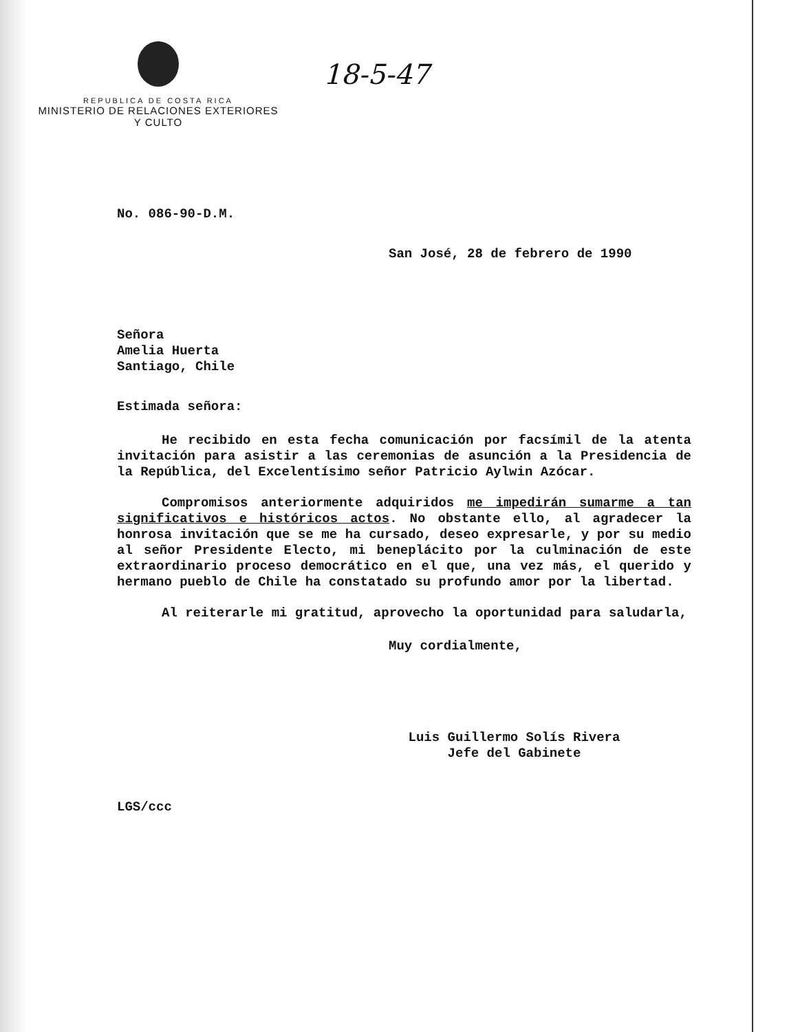REPUBLICA DE COSTA RICA
MINISTERIO DE RELACIONES EXTERIORES Y CULTO
18-5-47
No. 086-90-D.M.
San José, 28 de febrero de 1990
Señora
Amelia Huerta
Santiago, Chile
Estimada señora:
He recibido en esta fecha comunicación por facsímil de la atenta invitación para asistir a las ceremonias de asunción a la Presidencia de la República, del Excelentísimo señor Patricio Aylwin Azócar.
Compromisos anteriormente adquiridos me impedirán sumarme a tan significativos e históricos actos. No obstante ello, al agradecer la honrosa invitación que se me ha cursado, deseo expresarle, y por su medio al señor Presidente Electo, mi beneplácito por la culminación de este extraordinario proceso democrático en el que, una vez más, el querido y hermano pueblo de Chile ha constatado su profundo amor por la libertad.
Al reiterarle mi gratitud, aprovecho la oportunidad para saludarla,
Muy cordialmente,
Luis Guillermo Solís Rivera
Jefe del Gabinete
LGS/ccc